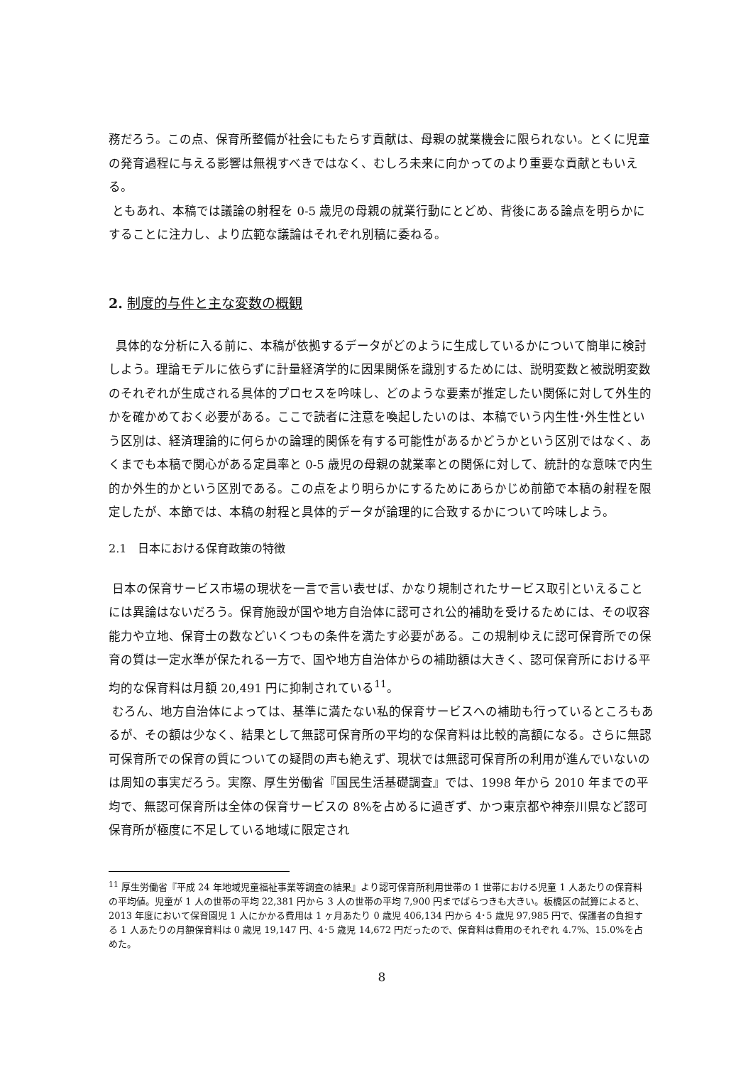務だろう。この点、保育所整備が社会にもたらす貢献は、母親の就業機会に限られない。とくに児童の発育過程に与える影響は無視すべきではなく、むしろ未来に向かってのより重要な貢献ともいえる。
ともあれ、本稿では議論の射程を 0-5 歳児の母親の就業行動にとどめ、背後にある論点を明らかにすることに注力し、より広範な議論はそれぞれ別稿に委ねる。
2. 制度的与件と主な変数の概観
具体的な分析に入る前に、本稿が依拠するデータがどのように生成しているかについて簡単に検討しよう。理論モデルに依らずに計量経済学的に因果関係を識別するためには、説明変数と被説明変数のそれぞれが生成される具体的プロセスを吟味し、どのような要素が推定したい関係に対して外生的かを確かめておく必要がある。ここで読者に注意を喚起したいのは、本稿でいう内生性･外生性という区別は、経済理論的に何らかの論理的関係を有する可能性があるかどうかという区別ではなく、あくまでも本稿で関心がある定員率と 0-5 歳児の母親の就業率との関係に対して、統計的な意味で内生的か外生的かという区別である。この点をより明らかにするためにあらかじめ前節で本稿の射程を限定したが、本節では、本稿の射程と具体的データが論理的に合致するかについて吟味しよう。
2.1　日本における保育政策の特徴
日本の保育サービス市場の現状を一言で言い表せば、かなり規制されたサービス取引といえることには異論はないだろう。保育施設が国や地方自治体に認可され公的補助を受けるためには、その収容能力や立地、保育士の数などいくつもの条件を満たす必要がある。この規制ゆえに認可保育所での保育の質は一定水準が保たれる一方で、国や地方自治体からの補助額は大きく、認可保育所における平均的な保育料は月額 20,491 円に抑制されている<sup>11</sup>。
むろん、地方自治体によっては、基準に満たない私的保育サービスへの補助も行っているところもあるが、その額は少なく、結果として無認可保育所の平均的な保育料は比較的高額になる。さらに無認可保育所での保育の質についての疑問の声も絶えず、現状では無認可保育所の利用が進んでいないのは周知の事実だろう。実際、厚生労働省『国民生活基礎調査』では、1998 年から 2010 年までの平均で、無認可保育所は全体の保育サービスの 8%を占めるに過ぎず、かつ東京都や神奈川県など認可保育所が極度に不足している地域に限定され
<sup>11</sup> 厚生労働省『平成 24 年地域児童福祉事業等調査の結果』より認可保育所利用世帯の 1 世帯における児童 1 人あたりの保育料の平均値。児童が 1 人の世帯の平均 22,381 円から 3 人の世帯の平均 7,900 円までばらつきも大きい。板橋区の試算によると、2013 年度において保育園児 1 人にかかる費用は 1 ヶ月あたり 0 歳児 406,134 円から 4･5 歳児 97,985 円で、保護者の負担する 1 人あたりの月額保育料は 0 歳児 19,147 円、4･5 歳児 14,672 円だったので、保育料は費用のそれぞれ 4.7%、15.0%を占めた。
8